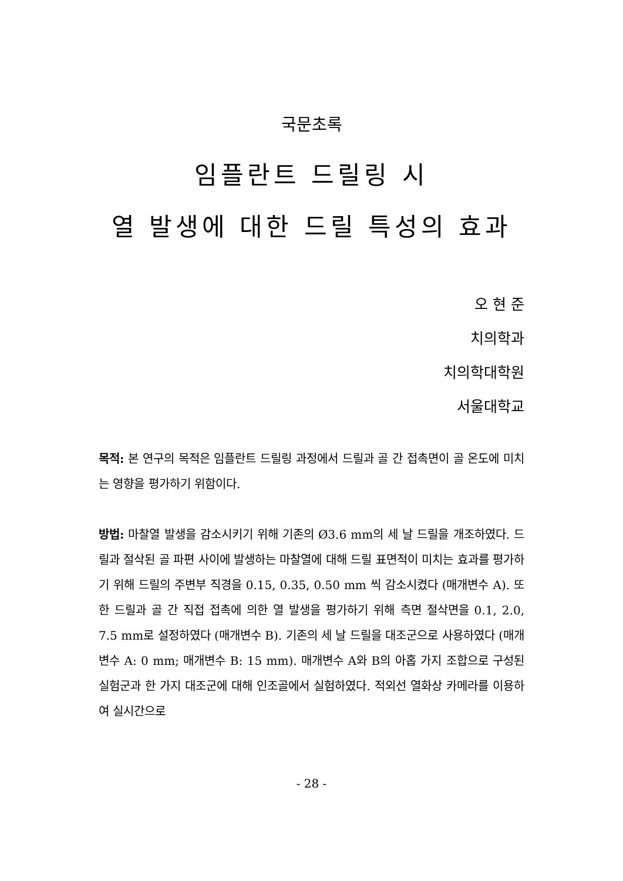국문초록
임플란트 드릴링 시
열 발생에 대한 드릴 특성의 효과
오 현 준
치의학과
치의학대학원
서울대학교
목적: 본 연구의 목적은 임플란트 드릴링 과정에서 드릴과 골 간 접촉면이 골 온도에 미치는 영향을 평가하기 위함이다.
방법: 마찰열 발생을 감소시키기 위해 기존의 Ø3.6 mm의 세 날 드릴을 개조하였다. 드릴과 절삭된 골 파편 사이에 발생하는 마찰열에 대해 드릴 표면적이 미치는 효과를 평가하기 위해 드릴의 주변부 직경을 0.15, 0.35, 0.50 mm 씩 감소시켰다 (매개변수 A). 또한 드릴과 골 간 직접 접촉에 의한 열 발생을 평가하기 위해 측면 절삭면을 0.1, 2.0, 7.5 mm로 설정하였다 (매개변수 B). 기존의 세 날 드릴을 대조군으로 사용하였다 (매개변수 A: 0 mm; 매개변수 B: 15 mm). 매개변수 A와 B의 아홉 가지 조합으로 구성된 실험군과 한 가지 대조군에 대해 인조골에서 실험하였다. 적외선 열화상 카메라를 이용하여 실시간으로
- 28 -